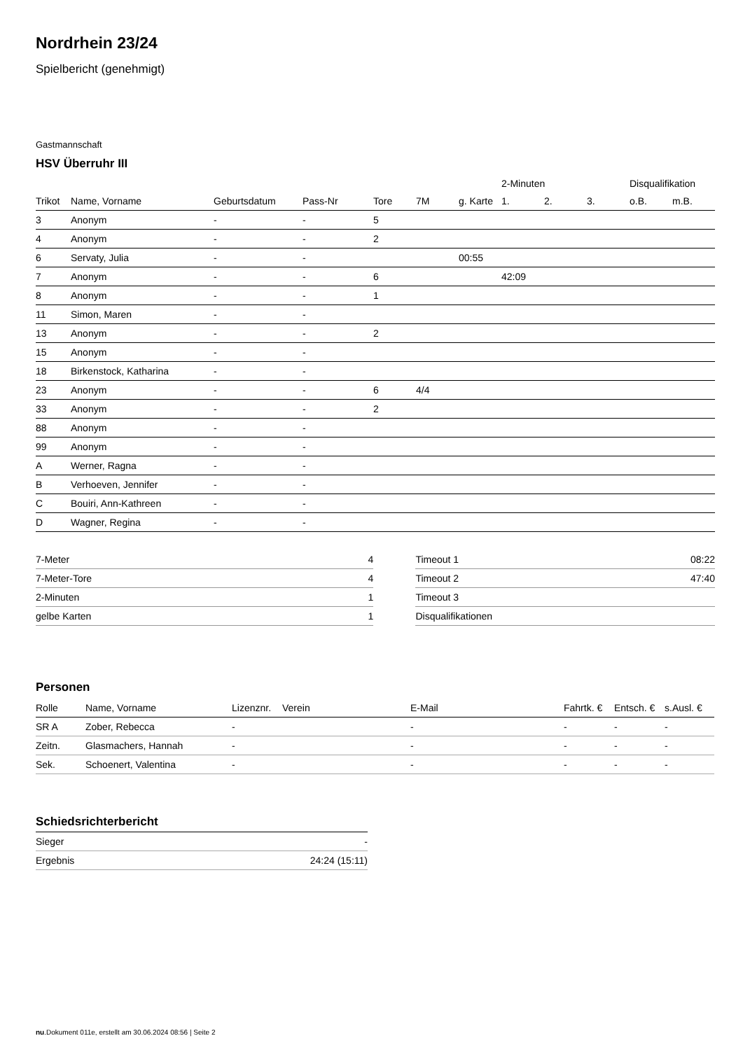Nordrhein 23/24
Spielbericht (genehmigt)
Gastmannschaft
HSV Überruhr III
| | | | | | | | 2-Minuten | | | Disqualifikation | |
| --- | --- | --- | --- | --- | --- | --- | --- | --- | --- | --- | --- |
| Trikot | Name, Vorname | Geburtsdatum | Pass-Nr | Tore | 7M | g. Karte | 1. | 2. | 3. | o.B. | m.B. |
| 3 | Anonym | - | - | 5 | | | | | | | |
| 4 | Anonym | - | - | 2 | | | | | | | |
| 6 | Servaty, Julia | - | - | | | 00:55 | | | | | |
| 7 | Anonym | - | - | 6 | | | 42:09 | | | | |
| 8 | Anonym | - | - | 1 | | | | | | | |
| 11 | Simon, Maren | - | - | | | | | | | | |
| 13 | Anonym | - | - | 2 | | | | | | | |
| 15 | Anonym | - | - | | | | | | | | |
| 18 | Birkenstock, Katharina | - | - | | | | | | | | |
| 23 | Anonym | - | - | 6 | 4/4 | | | | | | |
| 33 | Anonym | - | - | 2 | | | | | | | |
| 88 | Anonym | - | - | | | | | | | | |
| 99 | Anonym | - | - | | | | | | | | |
| A | Werner, Ragna | - | - | | | | | | | | |
| B | Verhoeven, Jennifer | - | - | | | | | | | | |
| C | Bouiri, Ann-Kathreen | - | - | | | | | | | | |
| D | Wagner, Regina | - | - | | | | | | | | |
| 7-Meter | 4 |
| 7-Meter-Tore | 4 |
| 2-Minuten | 1 |
| gelbe Karten | 1 |
| Timeout 1 | 08:22 |
| Timeout 2 | 47:40 |
| Timeout 3 | |
| Disqualifikationen | |
Personen
| Rolle | Name, Vorname | Lizenznr. | Verein | E-Mail | Fahrtk. € | Entsch. € | s.Ausl. € |
| --- | --- | --- | --- | --- | --- | --- | --- |
| SR A | Zober, Rebecca | - | | - | - | - | - |
| Zeitn. | Glasmachers, Hannah | - | | - | - | - | - |
| Sek. | Schoenert, Valentina | - | | - | - | - | - |
Schiedsrichterbericht
| Sieger | - |
| Ergebnis | 24:24 (15:11) |
nu.Dokument 011e, erstellt am 30.06.2024 08:56 | Seite 2